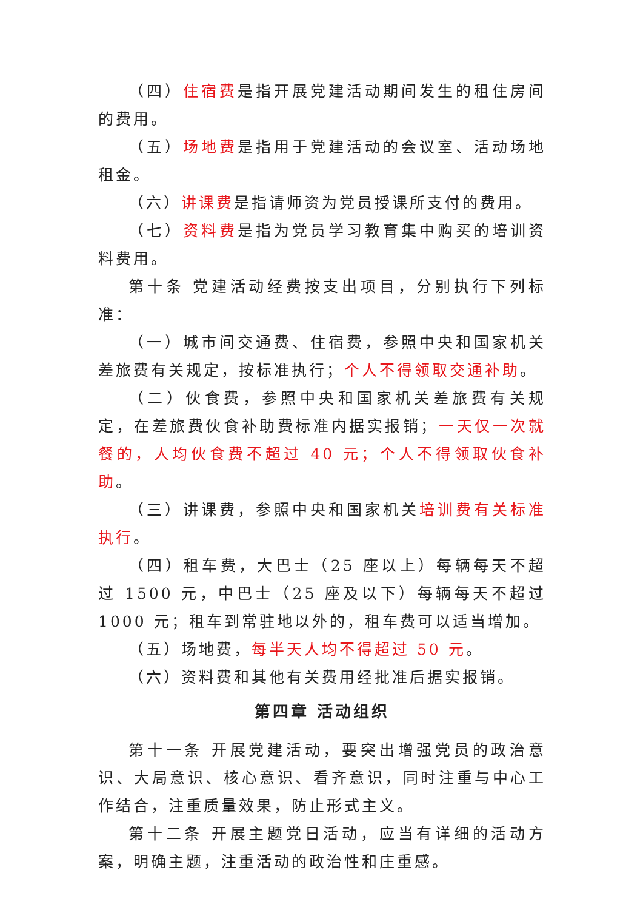（四）住宿费是指开展党建活动期间发生的租住房间的费用。
（五）场地费是指用于党建活动的会议室、活动场地租金。
（六）讲课费是指请师资为党员授课所支付的费用。
（七）资料费是指为党员学习教育集中购买的培训资料费用。
第十条 党建活动经费按支出项目，分别执行下列标准：
（一）城市间交通费、住宿费，参照中央和国家机关差旅费有关规定，按标准执行；个人不得领取交通补助。
（二）伙食费，参照中央和国家机关差旅费有关规定，在差旅费伙食补助费标准内据实报销；一天仅一次就餐的，人均伙食费不超过 40 元；个人不得领取伙食补助。
（三）讲课费，参照中央和国家机关培训费有关标准执行。
（四）租车费，大巴士（25 座以上）每辆每天不超过 1500 元，中巴士（25 座及以下）每辆每天不超过 1000 元；租车到常驻地以外的，租车费可以适当增加。
（五）场地费，每半天人均不得超过 50 元。
（六）资料费和其他有关费用经批准后据实报销。
第四章 活动组织
第十一条 开展党建活动，要突出增强党员的政治意识、大局意识、核心意识、看齐意识，同时注重与中心工作结合，注重质量效果，防止形式主义。
第十二条 开展主题党日活动，应当有详细的活动方案，明确主题，注重活动的政治性和庄重感。